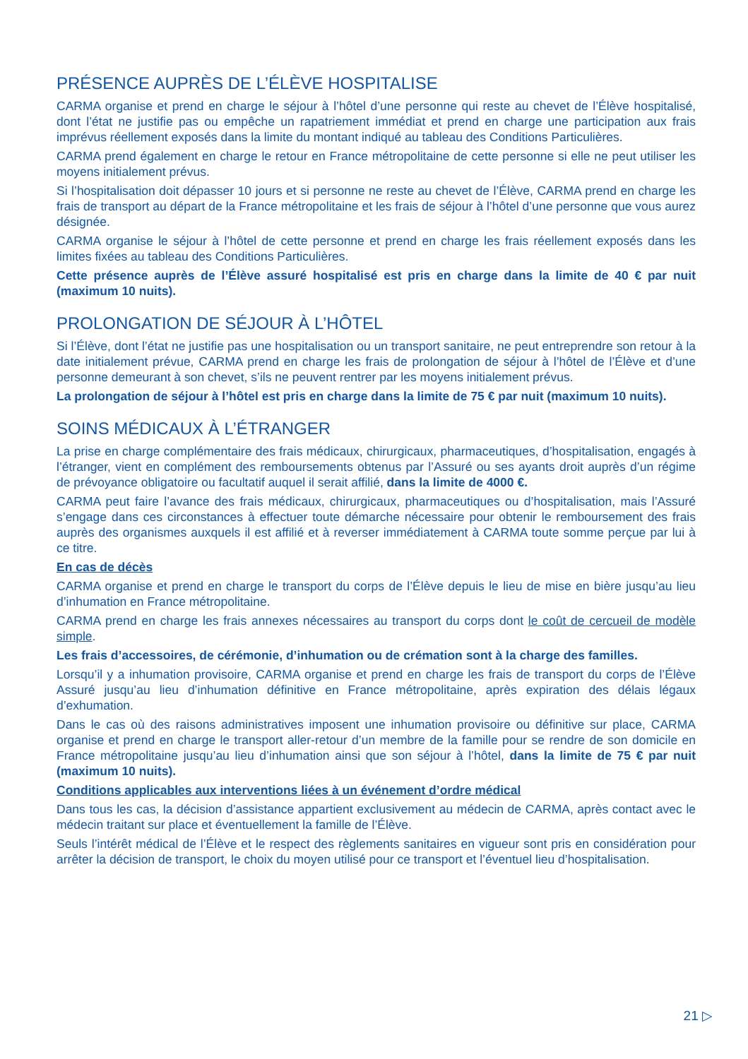PRÉSENCE AUPRÈS DE L’ÉLÈVE HOSPITALISE
CARMA organise et prend en charge le séjour à l’hôtel d’une personne qui reste au chevet de l’Élève hospitalisé, dont l’état ne justifie pas ou empêche un rapatriement immédiat et prend en charge une participation aux frais imprévus réellement exposés dans la limite du montant indiqué au tableau des Conditions Particulières.
CARMA prend également en charge le retour en France métropolitaine de cette personne si elle ne peut utiliser les moyens initialement prévus.
Si l’hospitalisation doit dépasser 10 jours et si personne ne reste au chevet de l’Élève, CARMA prend en charge les frais de transport au départ de la France métropolitaine et les frais de séjour à l’hôtel d’une personne que vous aurez désignée.
CARMA organise le séjour à l’hôtel de cette personne et prend en charge les frais réellement exposés dans les limites fixées au tableau des Conditions Particulières.
Cette présence auprès de l’Élève assuré hospitalisé est pris en charge dans la limite de 40 € par nuit (maximum 10 nuits).
PROLONGATION DE SÉJOUR À L’HÔTEL
Si l’Élève, dont l’état ne justifie pas une hospitalisation ou un transport sanitaire, ne peut entreprendre son retour à la date initialement prévue, CARMA prend en charge les frais de prolongation de séjour à l’hôtel de l’Élève et d’une personne demeurant à son chevet, s’ils ne peuvent rentrer par les moyens initialement prévus.
La prolongation de séjour à l’hôtel est pris en charge dans la limite de 75 € par nuit (maximum 10 nuits).
SOINS MÉDICAUX À L’ÉTRANGER
La prise en charge complémentaire des frais médicaux, chirurgicaux, pharmaceutiques, d’hospitalisation, engagés à l’étranger, vient en complément des remboursements obtenus par l’Assuré ou ses ayants droit auprès d’un régime de prévoyance obligatoire ou facultatif auquel il serait affilié, dans la limite de 4000 €.
CARMA peut faire l’avance des frais médicaux, chirurgicaux, pharmaceutiques ou d’hospitalisation, mais l’Assuré s’engage dans ces circonstances à effectuer toute démarche nécessaire pour obtenir le remboursement des frais auprès des organismes auxquels il est affilié et à reverser immédiatement à CARMA toute somme perçue par lui à ce titre.
En cas de décès
CARMA organise et prend en charge le transport du corps de l’Élève depuis le lieu de mise en bière jusqu’au lieu d’inhumation en France métropolitaine.
CARMA prend en charge les frais annexes nécessaires au transport du corps dont le coût de cercueil de modèle simple.
Les frais d’accessoires, de cérémonie, d’inhumation ou de crémation sont à la charge des familles.
Lorsqu’il y a inhumation provisoire, CARMA organise et prend en charge les frais de transport du corps de l’Élève Assuré jusqu’au lieu d’inhumation définitive en France métropolitaine, après expiration des délais légaux d’exhumation.
Dans le cas où des raisons administratives imposent une inhumation provisoire ou définitive sur place, CARMA organise et prend en charge le transport aller-retour d’un membre de la famille pour se rendre de son domicile en France métropolitaine jusqu’au lieu d’inhumation ainsi que son séjour à l’hôtel, dans la limite de 75 € par nuit (maximum 10 nuits).
Conditions applicables aux interventions liées à un événement d’ordre médical
Dans tous les cas, la décision d’assistance appartient exclusivement au médecin de CARMA, après contact avec le médecin traitant sur place et éventuellement la famille de l’Élève.
Seuls l’intérêt médical de l’Élève et le respect des règlements sanitaires en vigueur sont pris en considération pour arrêter la décision de transport, le choix du moyen utilisé pour ce transport et l’éventuel lieu d’hospitalisation.
21 ▷